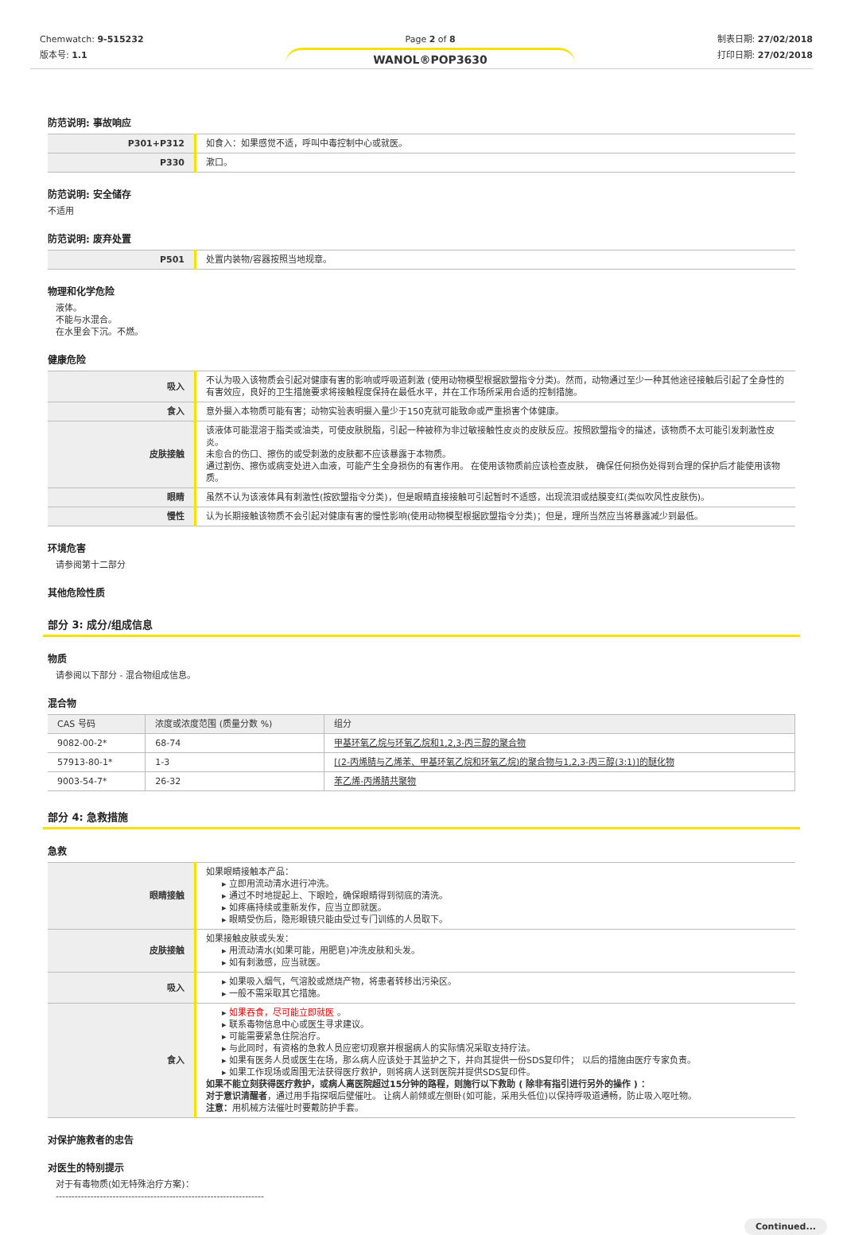Chemwatch: 9-515232
版本号: 1.1
Page 2 of 8
WANOL®POP3630
制表日期: 27/02/2018
打印日期: 27/02/2018
防范说明: 事故响应
| P301+P312 | 如食入：如果感觉不适，呼叫中毒控制中心或就医。 |
| P330 | 漱口。 |
防范说明: 安全储存
不适用
防范说明: 废弃处置
| P501 | 处置内装物/容器按照当地规章。 |
物理和化学危险
液体。
不能与水混合。
在水里会下沉。不燃。
健康危险
| 吸入 | 不认为吸入该物质会引起对健康有害的影响或呼吸道刺激 (使用动物模型根据欧盟指令分类)。然而，动物通过至少一种其他途径接触后引起了全身性的有害效应，良好的卫生措施要求将接触程度保持在最低水平，并在工作场所采用合适的控制措施。 |
| 食入 | 意外摄入本物质可能有害；动物实验表明摄入量少于150克就可能致命或严重损害个体健康。 |
| 皮肤接触 | 该液体可能混溶于脂类或油类，可使皮肤脱脂，引起一种被称为非过敏接触性皮炎的皮肤反应。按照欧盟指令的描述，该物质不太可能引发刺激性皮炎。 未愈合的伤口、擦伤的或受刺激的皮肤都不应该暴露于本物质。 通过割伤、擦伤或病变处进入血液，可能产生全身损伤的有害作用。 在使用该物质前应该检查皮肤， 确保任何损伤处得到合理的保护后才能使用该物质。 |
| 眼睛 | 虽然不认为该液体具有刺激性(按欧盟指令分类)，但是眼睛直接接触可引起暂时不适感，出现流泪或结膜变红(类似吹风性皮肤伤)。 |
| 慢性 | 认为长期接触该物质不会引起对健康有害的慢性影响(使用动物模型根据欧盟指令分类)；但是，理所当然应当将暴露减少到最低。 |
环境危害
请参阅第十二部分
其他危险性质
部分 3: 成分/组成信息
物质
请参阅以下部分 - 混合物组成信息。
混合物
| CAS 号码 | 浓度或浓度范围 (质量分数 %) | 组分 |
| --- | --- | --- |
| 9082-00-2* | 68-74 | 甲基环氧乙烷与环氧乙烷和1,2,3-丙三醇的聚合物 |
| 57913-80-1* | 1-3 | [(2-丙烯腈与乙烯苯、甲基环氧乙烷和环氧乙烷)的聚合物与1,2,3-丙三醇(3:1)]的醚化物 |
| 9003-54-7* | 26-32 | 苯乙烯-丙烯腈共聚物 |
部分 4: 急救措施
急救
| 眼睛接触 | 如果眼睛接触本产品： ▸ 立即用流动清水进行冲洗。 ▸ 通过不时地提起上、下眼睑，确保眼睛得到彻底的清洗。 ▸ 如疼痛持续或重新发作，应当立即就医。 ▸ 眼睛受伤后，隐形眼镜只能由受过专门训练的人员取下。 |
| 皮肤接触 | 如果接触皮肤或头发： ▸ 用流动清水(如果可能，用肥皂)冲洗皮肤和头发。 ▸ 如有刺激感，应当就医。 |
| 吸入 | ▸ 如果吸入烟气，气溶胶或燃烧产物，将患者转移出污染区。 ▸ 一般不需采取其它措施。 |
| 食入 | ▸ 如果吞食，尽可能立即就医 。 ▸ 联系毒物信息中心或医生寻求建议。 ▸ 可能需要紧急住院治疗。 ▸ 与此同时，有资格的急救人员应密切观察并根据病人的实际情况采取支持疗法。 ▸ 如果有医务人员或医生在场，那么病人应该处于其监护之下，并向其提供一份SDS复印件； 以后的措施由医疗专家负责。 ▸ 如果工作现场或周围无法获得医疗救护，则将病人送到医院并提供SDS复印件。 如果不能立刻获得医疗救护，或病人离医院超过15分钟的路程，则施行以下救助 ( 除非有指引进行另外的操作 ) ： 对于意识清醒者 ，通过用手指探咽后壁催吐。 让病人前倾或左侧卧(如可能，采用头低位)以保持呼吸道通畅，防止吸入呕吐物。 注意： 用机械方法催吐时要戴防护手套。 |
对保护施救者的忠告
对医生的特别提示
对于有毒物质(如无特殊治疗方案)：
------------------------------------------------------------------
Continued...